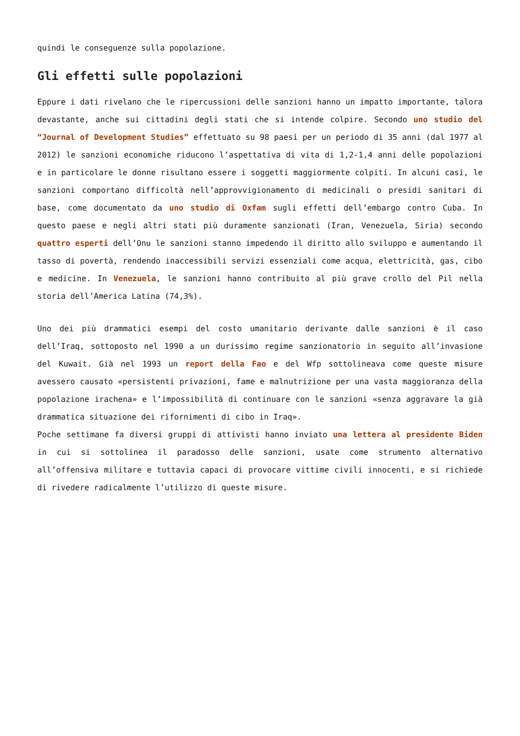quindi le conseguenze sulla popolazione.
Gli effetti sulle popolazioni
Eppure i dati rivelano che le ripercussioni delle sanzioni hanno un impatto importante, talora devastante, anche sui cittadini degli stati che si intende colpire. Secondo uno studio del “Journal of Development Studies” effettuato su 98 paesi per un periodo di 35 anni (dal 1977 al 2012) le sanzioni economiche riducono l’aspettativa di vita di 1,2-1,4 anni delle popolazioni e in particolare le donne risultano essere i soggetti maggiormente colpiti. In alcuni casi, le sanzioni comportano difficoltà nell’approvvigionamento di medicinali o presidi sanitari di base, come documentato da uno studio di Oxfam sugli effetti dell’embargo contro Cuba. In questo paese e negli altri stati più duramente sanzionati (Iran, Venezuela, Siria) secondo quattro esperti dell’Onu le sanzioni stanno impedendo il diritto allo sviluppo e aumentando il tasso di povertà, rendendo inaccessibili servizi essenziali come acqua, elettricità, gas, cibo e medicine. In Venezuela, le sanzioni hanno contribuito al più grave crollo del Pil nella storia dell’America Latina (74,3%).
Uno dei più drammatici esempi del costo umanitario derivante dalle sanzioni è il caso dell’Iraq, sottoposto nel 1990 a un durissimo regime sanzionatorio in seguito all’invasione del Kuwait. Già nel 1993 un report della Fao e del Wfp sottolineava come queste misure avessero causato «persistenti privazioni, fame e malnutrizione per una vasta maggioranza della popolazione irachena» e l’impossibilità di continuare con le sanzioni «senza aggravare la già drammatica situazione dei rifornimenti di cibo in Iraq».
Poche settimane fa diversi gruppi di attivisti hanno inviato una lettera al presidente Biden in cui si sottolinea il paradosso delle sanzioni, usate come strumento alternativo all’offensiva militare e tuttavia capaci di provocare vittime civili innocenti, e si richiede di rivedere radicalmente l’utilizzo di queste misure.